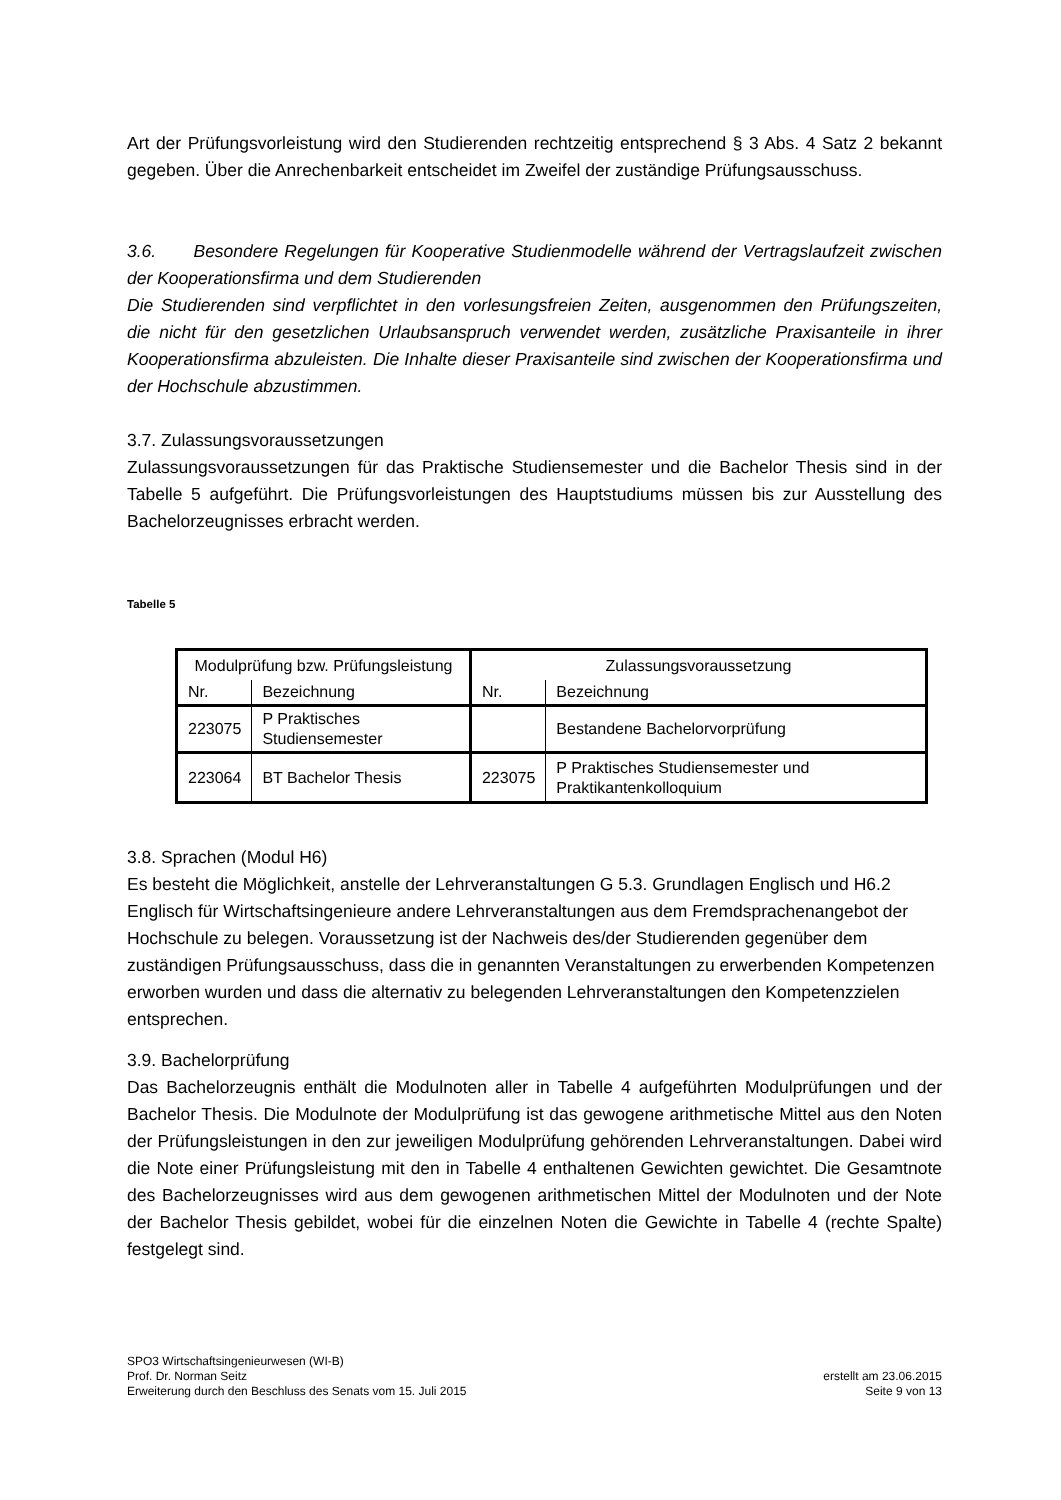Art der Prüfungsvorleistung wird den Studierenden rechtzeitig entsprechend § 3 Abs. 4 Satz 2 bekannt gegeben. Über die Anrechenbarkeit entscheidet im Zweifel der zuständige Prüfungsausschuss.
3.6. Besondere Regelungen für Kooperative Studienmodelle während der Vertragslaufzeit zwischen der Kooperationsfirma und dem Studierenden
Die Studierenden sind verpflichtet in den vorlesungsfreien Zeiten, ausgenommen den Prüfungszeiten, die nicht für den gesetzlichen Urlaubsanspruch verwendet werden, zusätzliche Praxisanteile in ihrer Kooperationsfirma abzuleisten. Die Inhalte dieser Praxisanteile sind zwischen der Kooperationsfirma und der Hochschule abzustimmen.
3.7. Zulassungsvoraussetzungen
Zulassungsvoraussetzungen für das Praktische Studiensemester und die Bachelor Thesis sind in der Tabelle 5 aufgeführt. Die Prüfungsvorleistungen des Hauptstudiums müssen bis zur Ausstellung des Bachelorzeugnisses erbracht werden.
Tabelle 5
| Modulprüfung bzw. Prüfungsleistung | | Zulassungsvoraussetzung | |
| --- | --- | --- | --- |
| Nr. | Bezeichnung | Nr. | Bezeichnung |
| 223075 | P Praktisches Studiensemester | | Bestandene Bachelorvorprüfung |
| 223064 | BT Bachelor Thesis | 223075 | P Praktisches Studiensemester und Praktikantenkolloquium |
3.8. Sprachen (Modul H6)
Es besteht die Möglichkeit, anstelle der Lehrveranstaltungen G 5.3. Grundlagen Englisch und H6.2 Englisch für Wirtschaftsingenieure andere Lehrveranstaltungen aus dem Fremdsprachenangebot der Hochschule zu belegen. Voraussetzung ist der Nachweis des/der Studierenden gegenüber dem zuständigen Prüfungsausschuss, dass die in genannten Veranstaltungen zu erwerbenden Kompetenzen erworben wurden und dass die alternativ zu belegenden Lehrveranstaltungen den Kompetenzzielen entsprechen.
3.9. Bachelorprüfung
Das Bachelorzeugnis enthält die Modulnoten aller in Tabelle 4 aufgeführten Modulprüfungen und der Bachelor Thesis. Die Modulnote der Modulprüfung ist das gewogene arithmetische Mittel aus den Noten der Prüfungsleistungen in den zur jeweiligen Modulprüfung gehörenden Lehrveranstaltungen. Dabei wird die Note einer Prüfungsleistung mit den in Tabelle 4 enthaltenen Gewichten gewichtet. Die Gesamtnote des Bachelorzeugnisses wird aus dem gewogenen arithmetischen Mittel der Modulnoten und der Note der Bachelor Thesis gebildet, wobei für die einzelnen Noten die Gewichte in Tabelle 4 (rechte Spalte) festgelegt sind.
SPO3 Wirtschaftsingenieurwesen (WI-B)
Prof. Dr. Norman Seitz
Erweiterung durch den Beschluss des Senats vom 15. Juli 2015
erstellt am 23.06.2015
Seite 9 von 13